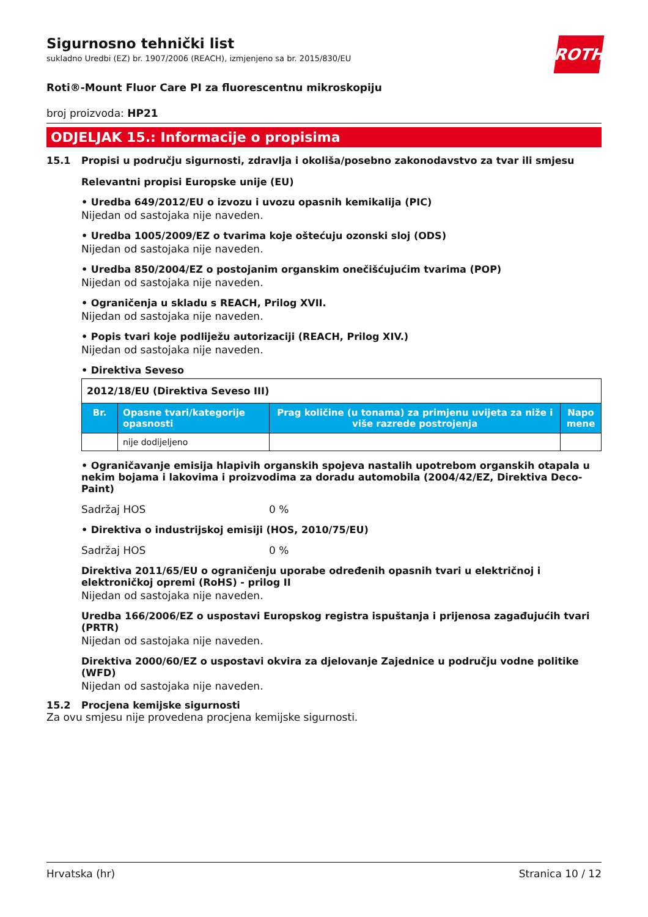ROTH
Sigurnosno tehnički list
sukladno Uredbi (EZ) br. 1907/2006 (REACH), izmjenjeno sa br. 2015/830/EU
Roti®-Mount Fluor Care PI za fluorescentnu mikroskopiju
broj proizvoda: HP21
ODJELJAK 15.: Informacije o propisima
15.1 Propisi u području sigurnosti, zdravlja i okoliša/posebno zakonodavstvo za tvar ili smjesu
Relevantni propisi Europske unije (EU)
• Uredba 649/2012/EU o izvozu i uvozu opasnih kemikalija (PIC)
Nijedan od sastojaka nije naveden.
• Uredba 1005/2009/EZ o tvarima koje oštećuju ozonski sloj (ODS)
Nijedan od sastojaka nije naveden.
• Uredba 850/2004/EZ o postojanim organskim onečišćujućim tvarima (POP)
Nijedan od sastojaka nije naveden.
• Ograničenja u skladu s REACH, Prilog XVII.
Nijedan od sastojaka nije naveden.
• Popis tvari koje podliježu autorizaciji (REACH, Prilog XIV.)
Nijedan od sastojaka nije naveden.
• Direktiva Seveso
| 2012/18/EU (Direktiva Seveso III) | | | |
| Br. | Opasne tvari/kategorije opasnosti | Prag količine (u tonama) za primjenu uvijeta za niže i više razrede postrojenja | Napo mene |
| | nije dodijeljeno | | |
• Ograničavanje emisija hlapivih organskih spojeva nastalih upotrebom organskih otapala u nekim bojama i lakovima i proizvodima za doradu automobila (2004/42/EZ, Direktiva Deco-Paint)
Sadržaj HOS 0 %
• Direktiva o industrijskoj emisiji (HOS, 2010/75/EU)
Sadržaj HOS 0 %
Direktiva 2011/65/EU o ograničenju uporabe određenih opasnih tvari u električnoj i elektroničkoj opremi (RoHS) - prilog II
Nijedan od sastojaka nije naveden.
Uredba 166/2006/EZ o uspostavi Europskog registra ispuštanja i prijenosa zagađujućih tvari (PRTR)
Nijedan od sastojaka nije naveden.
Direktiva 2000/60/EZ o uspostavi okvira za djelovanje Zajednice u području vodne politike (WFD)
Nijedan od sastojaka nije naveden.
15.2 Procjena kemijske sigurnosti
Za ovu smjesu nije provedena procjena kemijske sigurnosti.
Hrvatska (hr) Stranica 10 / 12